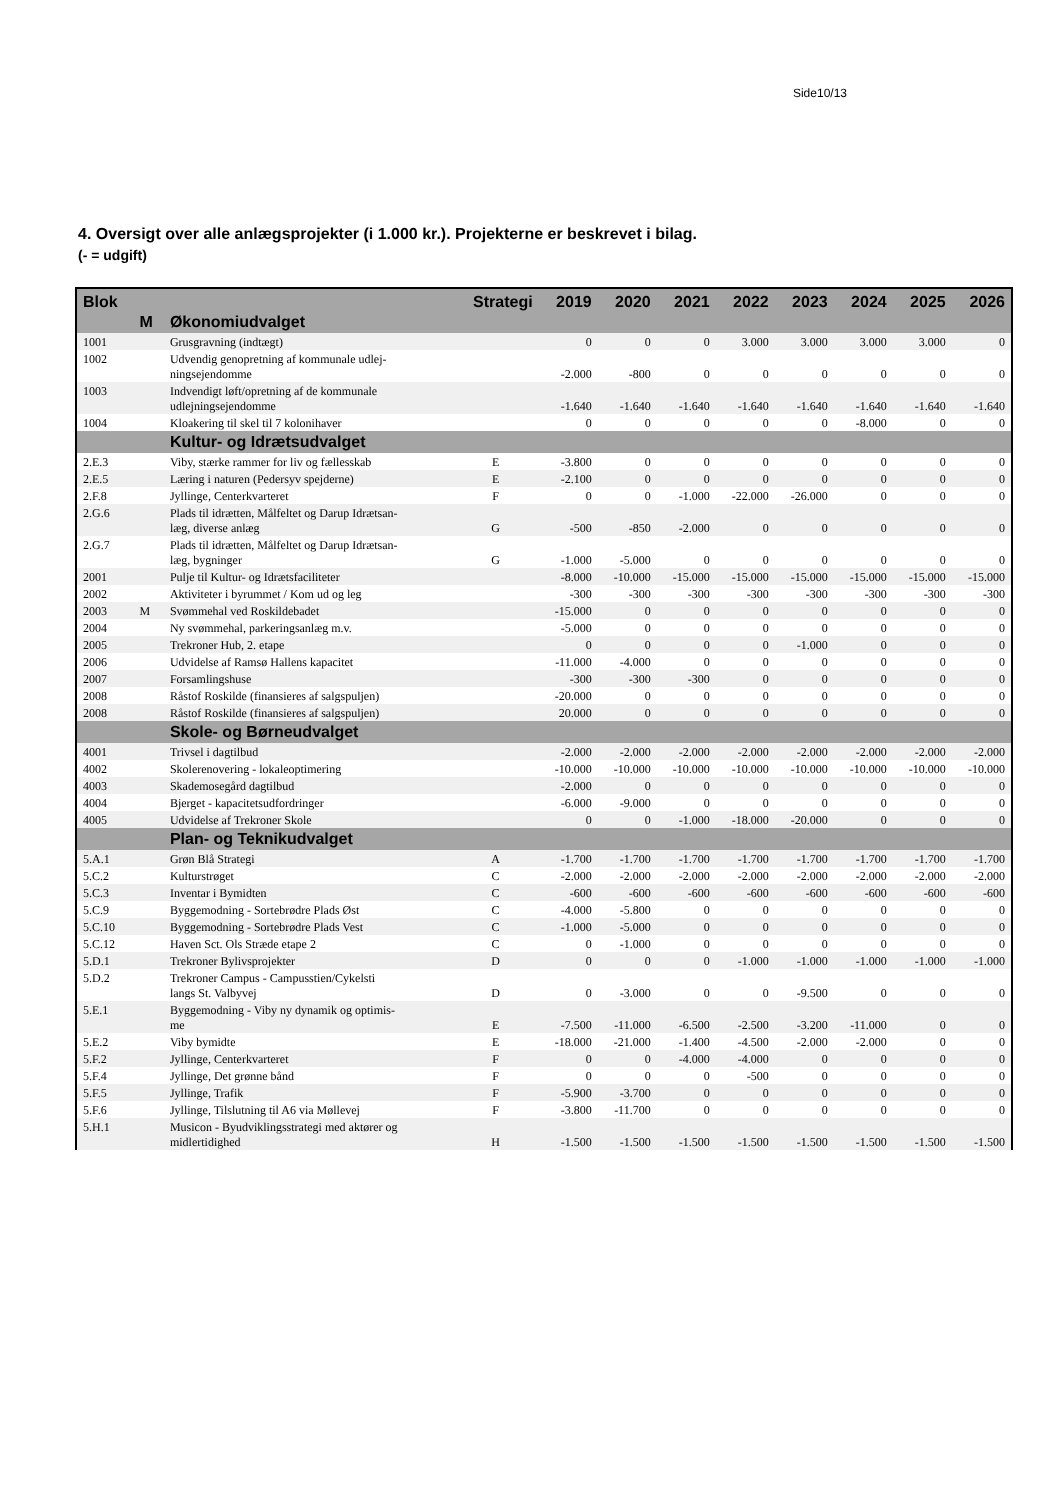Side10/13
4. Oversigt over alle anlægsprojekter (i 1.000 kr.). Projekterne er beskrevet i bilag.
(- = udgift)
| Blok | | | Strategi | 2019 | 2020 | 2021 | 2022 | 2023 | 2024 | 2025 | 2026 |
| --- | --- | --- | --- | --- | --- | --- | --- | --- | --- | --- | --- |
| | M | Økonomiudvalget | | | | | | | | | |
| 1001 | | Grusgravning (indtægt) | | 0 | 0 | 0 | 3.000 | 3.000 | 3.000 | 3.000 | 0 |
| 1002 | | Udvendig genopretning af kommunale udlej- ningsejendomme | | -2.000 | -800 | 0 | 0 | 0 | 0 | 0 | 0 |
| 1003 | | Indvendigt løft/opretning af de kommunale udlejningsejendomme | | -1.640 | -1.640 | -1.640 | -1.640 | -1.640 | -1.640 | -1.640 | -1.640 |
| 1004 | | Kloakering til skel til 7 kolonihaver | | 0 | 0 | 0 | 0 | 0 | -8.000 | 0 | 0 |
| | | Kultur- og Idrætsudvalget | | | | | | | | | |
| 2.E.3 | | Viby, stærke rammer for liv og fællesskab | E | -3.800 | 0 | 0 | 0 | 0 | 0 | 0 | 0 |
| 2.E.5 | | Læring i naturen (Pedersyv spejderne) | E | -2.100 | 0 | 0 | 0 | 0 | 0 | 0 | 0 |
| 2.F.8 | | Jyllinge, Centerkvarteret | F | 0 | 0 | -1.000 | -22.000 | -26.000 | 0 | 0 | 0 |
| 2.G.6 | | Plads til idrætten, Målfeltet og Darup Idrætsan- læg, diverse anlæg | G | -500 | -850 | -2.000 | 0 | 0 | 0 | 0 | 0 |
| 2.G.7 | | Plads til idrætten, Målfeltet og Darup Idrætsan- læg, bygninger | G | -1.000 | -5.000 | 0 | 0 | 0 | 0 | 0 | 0 |
| 2001 | | Pulje til Kultur- og Idrætsfaciliteter | | -8.000 | -10.000 | -15.000 | -15.000 | -15.000 | -15.000 | -15.000 | -15.000 |
| 2002 | | Aktiviteter i byrummet / Kom ud og leg | | -300 | -300 | -300 | -300 | -300 | -300 | -300 | -300 |
| 2003 | M | Svømmehal ved Roskildebadet | | -15.000 | 0 | 0 | 0 | 0 | 0 | 0 | 0 |
| 2004 | | Ny svømmehal, parkeringsanlæg m.v. | | -5.000 | 0 | 0 | 0 | 0 | 0 | 0 | 0 |
| 2005 | | Trekroner Hub, 2. etape | | 0 | 0 | 0 | 0 | -1.000 | 0 | 0 | 0 |
| 2006 | | Udvidelse af Ramsø Hallens kapacitet | | -11.000 | -4.000 | 0 | 0 | 0 | 0 | 0 | 0 |
| 2007 | | Forsamlingshuse | | -300 | -300 | -300 | 0 | 0 | 0 | 0 | 0 |
| 2008 | | Råstof Roskilde (finansieres af salgspuljen) | | -20.000 | 0 | 0 | 0 | 0 | 0 | 0 | 0 |
| 2008 | | Råstof Roskilde (finansieres af salgspuljen) | | 20.000 | 0 | 0 | 0 | 0 | 0 | 0 | 0 |
| | | Skole- og Børneudvalget | | | | | | | | | |
| 4001 | | Trivsel i dagtilbud | | -2.000 | -2.000 | -2.000 | -2.000 | -2.000 | -2.000 | -2.000 | -2.000 |
| 4002 | | Skolerenovering - lokaleoptimering | | -10.000 | -10.000 | -10.000 | -10.000 | -10.000 | -10.000 | -10.000 | -10.000 |
| 4003 | | Skademosegård dagtilbud | | -2.000 | 0 | 0 | 0 | 0 | 0 | 0 | 0 |
| 4004 | | Bjerget - kapacitetsudfordringer | | -6.000 | -9.000 | 0 | 0 | 0 | 0 | 0 | 0 |
| 4005 | | Udvidelse af Trekroner Skole | | 0 | 0 | -1.000 | -18.000 | -20.000 | 0 | 0 | 0 |
| | | Plan- og Teknikudvalget | | | | | | | | | |
| 5.A.1 | | Grøn Blå Strategi | A | -1.700 | -1.700 | -1.700 | -1.700 | -1.700 | -1.700 | -1.700 | -1.700 |
| 5.C.2 | | Kulturstrøget | C | -2.000 | -2.000 | -2.000 | -2.000 | -2.000 | -2.000 | -2.000 | -2.000 |
| 5.C.3 | | Inventar i Bymidten | C | -600 | -600 | -600 | -600 | -600 | -600 | -600 | -600 |
| 5.C.9 | | Byggemodning - Sortebrødre Plads Øst | C | -4.000 | -5.800 | 0 | 0 | 0 | 0 | 0 | 0 |
| 5.C.10 | | Byggemodning - Sortebrødre Plads Vest | C | -1.000 | -5.000 | 0 | 0 | 0 | 0 | 0 | 0 |
| 5.C.12 | | Haven Sct. Ols Stræde etape 2 | C | 0 | -1.000 | 0 | 0 | 0 | 0 | 0 | 0 |
| 5.D.1 | | Trekroner Bylivsprojekter | D | 0 | 0 | 0 | -1.000 | -1.000 | -1.000 | -1.000 | -1.000 |
| 5.D.2 | | Trekroner Campus - Campusstien/Cykelsti langs St. Valbyvej | D | 0 | -3.000 | 0 | 0 | -9.500 | 0 | 0 | 0 |
| 5.E.1 | | Byggemodning - Viby ny dynamik og optimis- me | E | -7.500 | -11.000 | -6.500 | -2.500 | -3.200 | -11.000 | 0 | 0 |
| 5.E.2 | | Viby bymidte | E | -18.000 | -21.000 | -1.400 | -4.500 | -2.000 | -2.000 | 0 | 0 |
| 5.F.2 | | Jyllinge, Centerkvarteret | F | 0 | 0 | -4.000 | -4.000 | 0 | 0 | 0 | 0 |
| 5.F.4 | | Jyllinge, Det grønne bånd | F | 0 | 0 | 0 | -500 | 0 | 0 | 0 | 0 |
| 5.F.5 | | Jyllinge, Trafik | F | -5.900 | -3.700 | 0 | 0 | 0 | 0 | 0 | 0 |
| 5.F.6 | | Jyllinge, Tilslutning til A6 via Møllevej | F | -3.800 | -11.700 | 0 | 0 | 0 | 0 | 0 | 0 |
| 5.H.1 | | Musicon - Byudviklingsstrategi med aktører og midlertidighed | H | -1.500 | -1.500 | -1.500 | -1.500 | -1.500 | -1.500 | -1.500 | -1.500 |